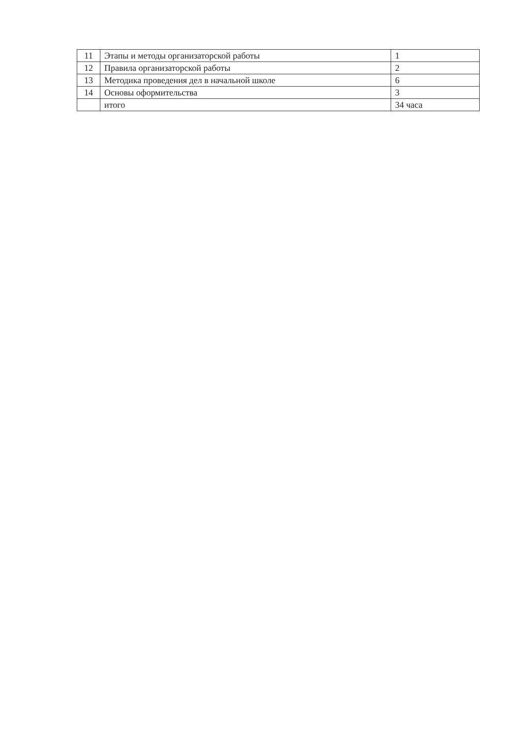| 11 | Этапы и методы организаторской работы | 1 |
| 12 | Правила организаторской работы | 2 |
| 13 | Методика проведения дел в начальной школе | 6 |
| 14 | Основы оформительства | 3 |
| | итого | 34 часа |